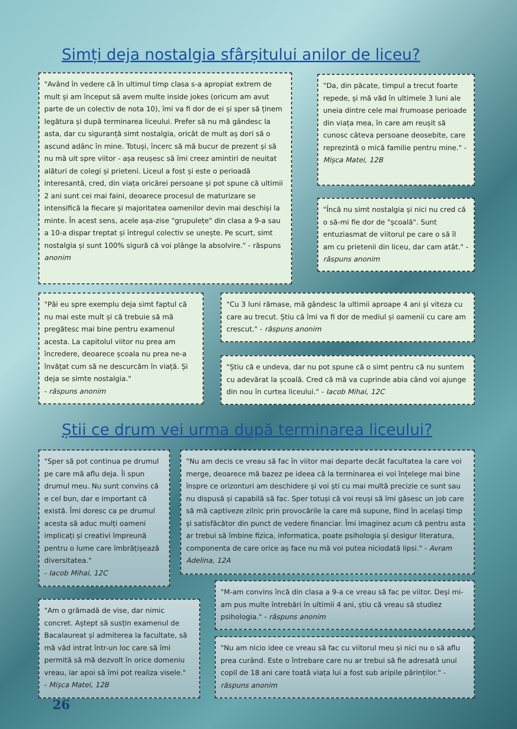Simți deja nostalgia sfârșitului anilor de liceu?
"Având în vedere că în ultimul timp clasa s-a apropiat extrem de mult și am început să avem multe inside jokes (oricum am avut parte de un colectiv de nota 10), îmi va fi dor de ei și sper să ținem legătura și după terminarea liceului. Prefer să nu mă gândesc la asta, dar cu siguranță simt nostalgia, oricât de mult aș dori să o ascund adânc în mine. Totuși, încerc să mă bucur de prezent și să nu mă uit spre viitor - așa reușesc să îmi creez amintiri de neuitat alături de colegi și prieteni. Liceul a fost și este o perioadă interesantă, cred, din viața oricărei persoane și pot spune că ultimii 2 ani sunt cei mai faini, deoarece procesul de maturizare se intensifică la fiecare și majoritatea oamenilor devin mai deschiși la minte. În acest sens, acele așa-zise "grupulețe" din clasa a 9-a sau a 10-a dispar treptat și întregul colectiv se unește. Pe scurt, simt nostalgia și sunt 100% sigură că voi plânge la absolvire." - răspuns anonim
"Da, din păcate, timpul a trecut foarte repede, și mă văd în ultimele 3 luni ale uneia dintre cele mai frumoase perioade din viața mea, în care am reușit să cunosc câteva persoane deosebite, care reprezintă o mică familie pentru mine." - Mișca Matei, 12B
"Încă nu simt nostalgia și nici nu cred că o să-mi fie dor de "școală". Sunt entuziasmat de viitorul pe care o să îl am cu prietenii din liceu, dar cam atât." - răspuns anonim
"Păi eu spre exemplu deja simt faptul că nu mai este mult și că trebuie să mă pregătesc mai bine pentru examenul acesta. La capitolul viitor nu prea am încredere, deoarece școala nu prea ne-a învățat cum să ne descurcăm în viață. Și deja se simte nostalgia."
- răspuns anonim
"Cu 3 luni rămase, mă gândesc la ultimii aproape 4 ani și viteza cu care au trecut. Știu că îmi va fi dor de mediul și oamenii cu care am crescut." - răspuns anonim
"Știu că e undeva, dar nu pot spune că o simt pentru că nu suntem cu adevărat la școală. Cred că mă va cuprinde abia când voi ajunge din nou în curtea liceului." - Iacob Mihai, 12C
Știi ce drum vei urma după terminarea liceului?
"Sper să pot continua pe drumul pe care mă aflu deja. Îi spun drumul meu. Nu sunt convins că e cel bun, dar e important că există. Îmi doresc ca pe drumul acesta să aduc mulți oameni implicați și creativi împreună pentru o lume care îmbrățișează diversitatea."
- Iacob Mihai, 12C
"Nu am decis ce vreau să fac în viitor mai departe decât facultatea la care voi merge, deoarece mă bazez pe ideea că la terminarea ei voi înțelege mai bine înspre ce orizonturi am deschidere și voi ști cu mai multă precizie ce sunt sau nu dispusă și capabilă să fac. Sper totuși că voi reuși să îmi găsesc un job care să mă captiveze zilnic prin provocările la care mă supune, fiind în același timp și satisfăcător din punct de vedere financiar. Îmi imaginez acum că pentru asta ar trebui să îmbine fizica, informatica, poate psihologia și desigur literatura, componenta de care orice aș face nu mă voi putea niciodată lipsi." - Avram Adelina, 12A
"M-am convins încă din clasa a 9-a ce vreau să fac pe viitor. Deși mi-am pus multe întrebări în ultimii 4 ani, știu că vreau să studiez psihologia." - răspuns anonim
"Am o grămadă de vise, dar nimic concret. Aștept să susțin examenul de Bacalaureat și admiterea la facultate, să mă văd intrat într-un loc care să îmi permită să mă dezvolt în orice domeniu vreau, iar apoi să îmi pot realiza visele."
- Mișca Matei, 12B
"Nu am nicio idee ce vreau să fac cu viitorul meu și nici nu o să aflu prea curând. Este o întrebare care nu ar trebui să fie adresată unui copil de 18 ani care toată viața lui a fost sub aripile părinților." - răspuns anonim
26